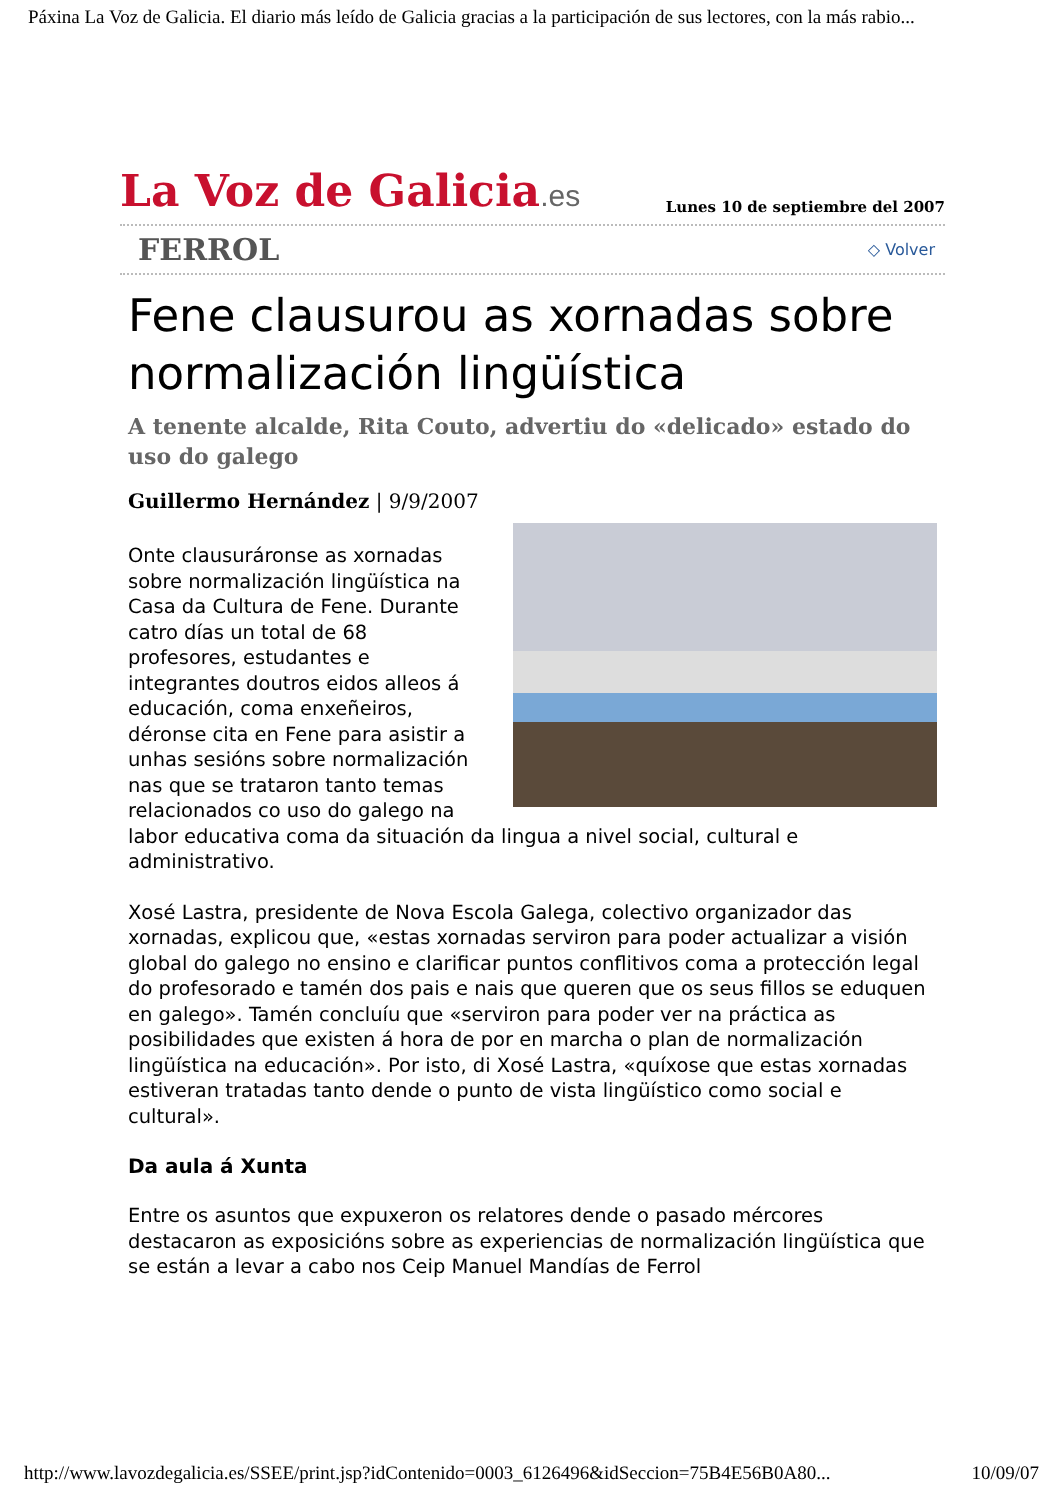Páxina La Voz de Galicia. El diario más leído de Galicia gracias a la participación de sus lectores, con la más rabio...
La Voz de Galicia.es
Lunes 10 de septiembre del 2007
FERROL ◇ Volver
Fene clausurou as xornadas sobre normalización lingüística
A tenente alcalde, Rita Couto, advertiu do «delicado» estado do uso do galego
Guillermo Hernández | 9/9/2007
Onte clausuráronse as xornadas sobre normalización lingüística na Casa da Cultura de Fene. Durante catro días un total de 68 profesores, estudantes e integrantes doutros eidos alleos á educación, coma enxeñeiros, déronse cita en Fene para asistir a unhas sesións sobre normalización nas que se trataron tanto temas relacionados co uso do galego na labor educativa coma da situación da lingua a nivel social, cultural e administrativo.
Xosé Lastra, presidente de Nova Escola Galega, colectivo organizador das xornadas, explicou que, «estas xornadas serviron para poder actualizar a visión global do galego no ensino e clarificar puntos conflitivos coma a protección legal do profesorado e tamén dos pais e nais que queren que os seus fillos se eduquen en galego». Tamén concluíu que «serviron para poder ver na práctica as posibilidades que existen á hora de por en marcha o plan de normalización lingüística na educación». Por isto, di Xosé Lastra, «quíxose que estas xornadas estiveran tratadas tanto dende o punto de vista lingüístico como social e cultural».
Da aula á Xunta
Entre os asuntos que expuxeron os relatores dende o pasado mércores destacaron as exposicións sobre as experiencias de normalización lingüística que se están a levar a cabo nos Ceip Manuel Mandías de Ferrol
http://www.lavozdegalicia.es/SSEE/print.jsp?idContenido=0003_6126496&idSeccion=75B4E56B0A80... 10/09/07